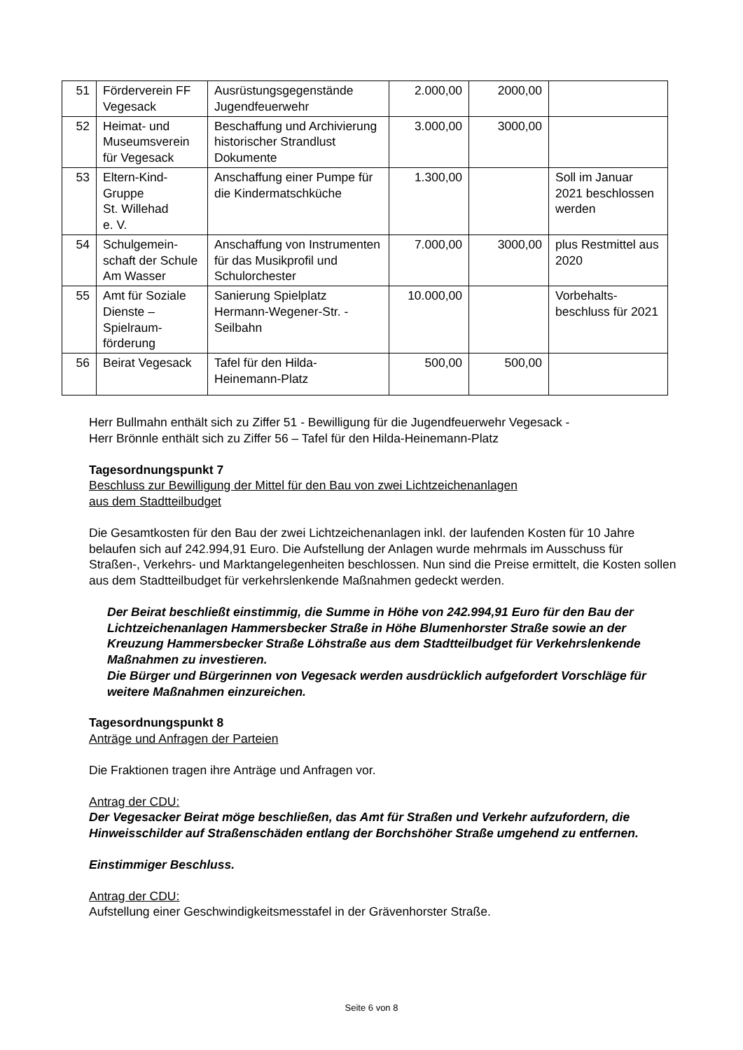| 51 | Förderverein FF Vegesack | Ausrüstungsgegenstände Jugendfeuerwehr | 2.000,00 | 2000,00 | |
| 52 | Heimat- und Museumsverein für Vegesack | Beschaffung und Archivierung historischer Strandlust Dokumente | 3.000,00 | 3000,00 | |
| 53 | Eltern-Kind-Gruppe St. Willehad e. V. | Anschaffung einer Pumpe für die Kindermatschküche | 1.300,00 | | Soll im Januar 2021 beschlossen werden |
| 54 | Schulgemein-schaft der Schule Am Wasser | Anschaffung von Instrumenten für das Musikprofil und Schulorchester | 7.000,00 | 3000,00 | plus Restmittel aus 2020 |
| 55 | Amt für Soziale Dienste – Spielraum-förderung | Sanierung Spielplatz Hermann-Wegener-Str. - Seilbahn | 10.000,00 | | Vorbehalts-beschluss für 2021 |
| 56 | Beirat Vegesack | Tafel für den Hilda-Heinemann-Platz | 500,00 | 500,00 | |
Herr Bullmahn enthält sich zu Ziffer 51 - Bewilligung für die Jugendfeuerwehr Vegesack -
Herr Brönnle enthält sich zu Ziffer 56 – Tafel für den Hilda-Heinemann-Platz
Tagesordnungspunkt 7
Beschluss zur Bewilligung der Mittel für den Bau von zwei Lichtzeichenanlagen
aus dem Stadtteilbudget
Die Gesamtkosten für den Bau der zwei Lichtzeichenanlagen inkl. der laufenden Kosten für 10 Jahre belaufen sich auf 242.994,91 Euro. Die Aufstellung der Anlagen wurde mehrmals im Ausschuss für Straßen-, Verkehrs- und Marktangelegenheiten beschlossen. Nun sind die Preise ermittelt, die Kosten sollen aus dem Stadtteilbudget für verkehrslenkende Maßnahmen gedeckt werden.
Der Beirat beschließt einstimmig, die Summe in Höhe von 242.994,91 Euro für den Bau der Lichtzeichenanlagen Hammersbecker Straße in Höhe Blumenhorster Straße sowie an der Kreuzung Hammersbecker Straße Löhstraße aus dem Stadtteilbudget für Verkehrslenkende Maßnahmen zu investieren.
Die Bürger und Bürgerinnen von Vegesack werden ausdrücklich aufgefordert Vorschläge für weitere Maßnahmen einzureichen.
Tagesordnungspunkt 8
Anträge und Anfragen der Parteien
Die Fraktionen tragen ihre Anträge und Anfragen vor.
Antrag der CDU:
Der Vegesacker Beirat möge beschließen, das Amt für Straßen und Verkehr aufzufordern, die Hinweisschilder auf Straßenschäden entlang der Borchshöher Straße umgehend zu entfernen.
Einstimmiger Beschluss.
Antrag der CDU:
Aufstellung einer Geschwindigkeitsmesstafel in der Grävenhorster Straße.
Seite 6 von 8